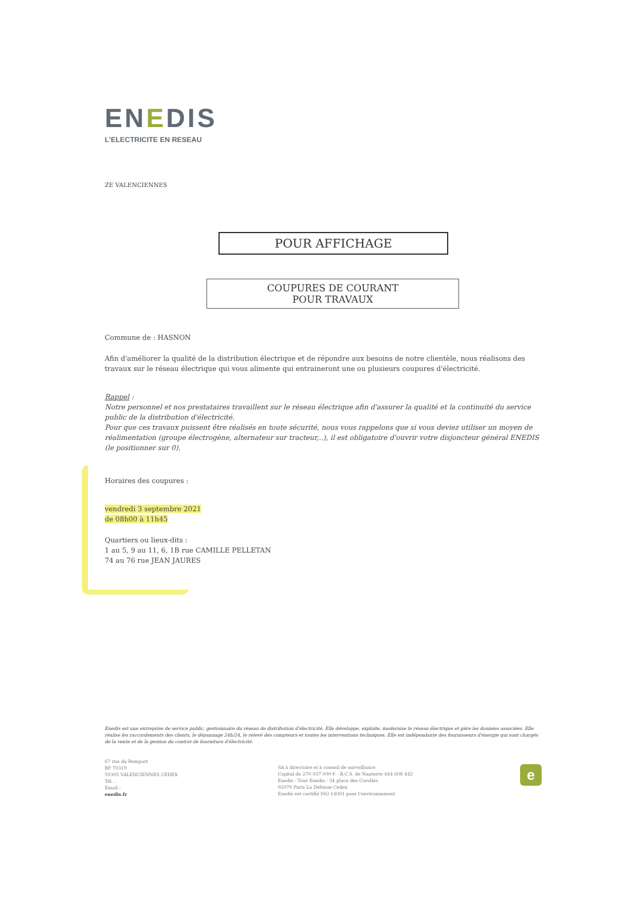ENEDIS
L'ELECTRICITE EN RESEAU
ZE VALENCIENNES
POUR AFFICHAGE
COUPURES DE COURANT
POUR TRAVAUX
Commune de : HASNON
Afin d'améliorer la qualité de la distribution électrique et de répondre aux besoins de notre clientèle, nous réalisons des travaux sur le réseau électrique qui vous alimente qui entraineront une ou plusieurs coupures d'électricité.
Rappel :
Notre personnel et nos prestataires travaillent sur le réseau électrique afin d'assurer la qualité et la continuité du service public de la distribution d'électricité.
Pour que ces travaux puissent être réalisés en toute sécurité, nous vous rappelons que si vous deviez utiliser un moyen de réalimentation (groupe électrogène, alternateur sur tracteur,..), il est obligatoire d'ouvrir votre disjoncteur général ENEDIS (le positionner sur 0).
Horaires des coupures :
vendredi 3 septembre 2021
de 08h00 à 11h45
Quartiers ou lieux-dits :
1 au 5, 9 au 11, 6, 1B rue CAMILLE PELLETAN
74 au 76 rue JEAN JAURES
Enedis est une entreprise de service public, gestionnaire du réseau de distribution d'électricité. Elle développe, exploite, modernise le réseau électrique et gère les données associées. Elle réalise les raccordements des clients, le dépannage 24h/24, le relevé des compteurs et toutes les interventions techniques. Elle est indépendante des fournisseurs d'énergie qui sont chargés de la vente et de la gestion du contrat de fourniture d'électricité.
67 rue du Rempart
BP 70319
59305 VALENCIENNES CEDEX
Tél. :
Email :
enedis.fr
SA à directoire et à conseil de surveillance
Capital de 270 037 000 € - R.C.S. de Nanterre 444 608 442
Enedis - Tour Enedis - 34 place des Corolles
92079 Paris La Défense Cedex
Enedis est certifié ISO 14001 pour l'environnement
e